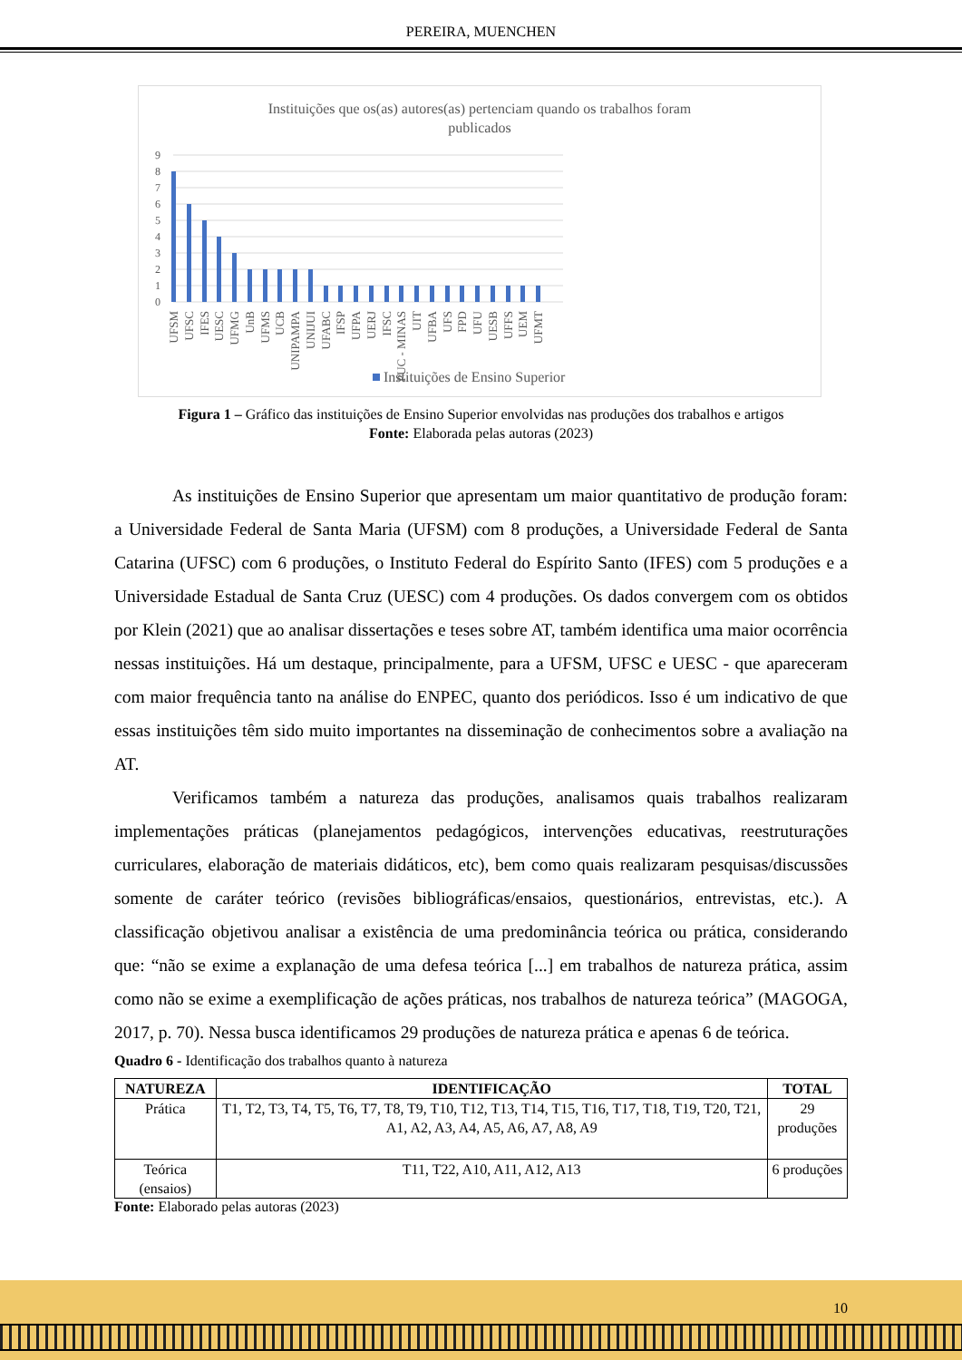PEREIRA, MUENCHEN
Instituições que os(as) autores(as) pertenciam quando os trabalhos foram
publicados
0
1
2
3
4
5
6
7
8
9
UFSM
UFSC
IFES
UESC
UFMG
UnB
UFMS
UCB
UNIPAMPA
UNIJUI
UFABC
IFSP
UFPA
UERJ
IFSC
PUC - MINAS
UIT
UFBA
UFS
FPD
UFU
UESB
UFFS
UEM
UFMT
Instituições de Ensino Superior
Figura 1 – Gráfico das instituições de Ensino Superior envolvidas nas produções dos trabalhos e artigos
Fonte: Elaborada pelas autoras (2023)
As instituições de Ensino Superior que apresentam um maior quantitativo de produção foram: a Universidade Federal de Santa Maria (UFSM) com 8 produções, a Universidade Federal de Santa Catarina (UFSC) com 6 produções, o Instituto Federal do Espírito Santo (IFES) com 5 produções e a Universidade Estadual de Santa Cruz (UESC) com 4 produções. Os dados convergem com os obtidos por Klein (2021) que ao analisar dissertações e teses sobre AT, também identifica uma maior ocorrência nessas instituições. Há um destaque, principalmente, para a UFSM, UFSC e UESC - que apareceram com maior frequência tanto na análise do ENPEC, quanto dos periódicos. Isso é um indicativo de que essas instituições têm sido muito importantes na disseminação de conhecimentos sobre a avaliação na AT.
Verificamos também a natureza das produções, analisamos quais trabalhos realizaram implementações práticas (planejamentos pedagógicos, intervenções educativas, reestruturações curriculares, elaboração de materiais didáticos, etc), bem como quais realizaram pesquisas/discussões somente de caráter teórico (revisões bibliográficas/ensaios, questionários, entrevistas, etc.). A classificação objetivou analisar a existência de uma predominância teórica ou prática, considerando que: “não se exime a explanação de uma defesa teórica [...] em trabalhos de natureza prática, assim como não se exime a exemplificação de ações práticas, nos trabalhos de natureza teórica” (MAGOGA, 2017, p. 70). Nessa busca identificamos 29 produções de natureza prática e apenas 6 de teórica.
Quadro 6 - Identificação dos trabalhos quanto à natureza
| NATUREZA | IDENTIFICAÇÃO | TOTAL |
| --- | --- | --- |
| Prática | T1, T2, T3, T4, T5, T6, T7, T8, T9, T10, T12, T13, T14, T15, T16, T17, T18, T19, T20, T21, A1, A2, A3, A4, A5, A6, A7, A8, A9 | 29 produções |
| Teórica (ensaios) | T11, T22, A10, A11, A12, A13 | 6 produções |
Fonte: Elaborado pelas autoras (2023)
10